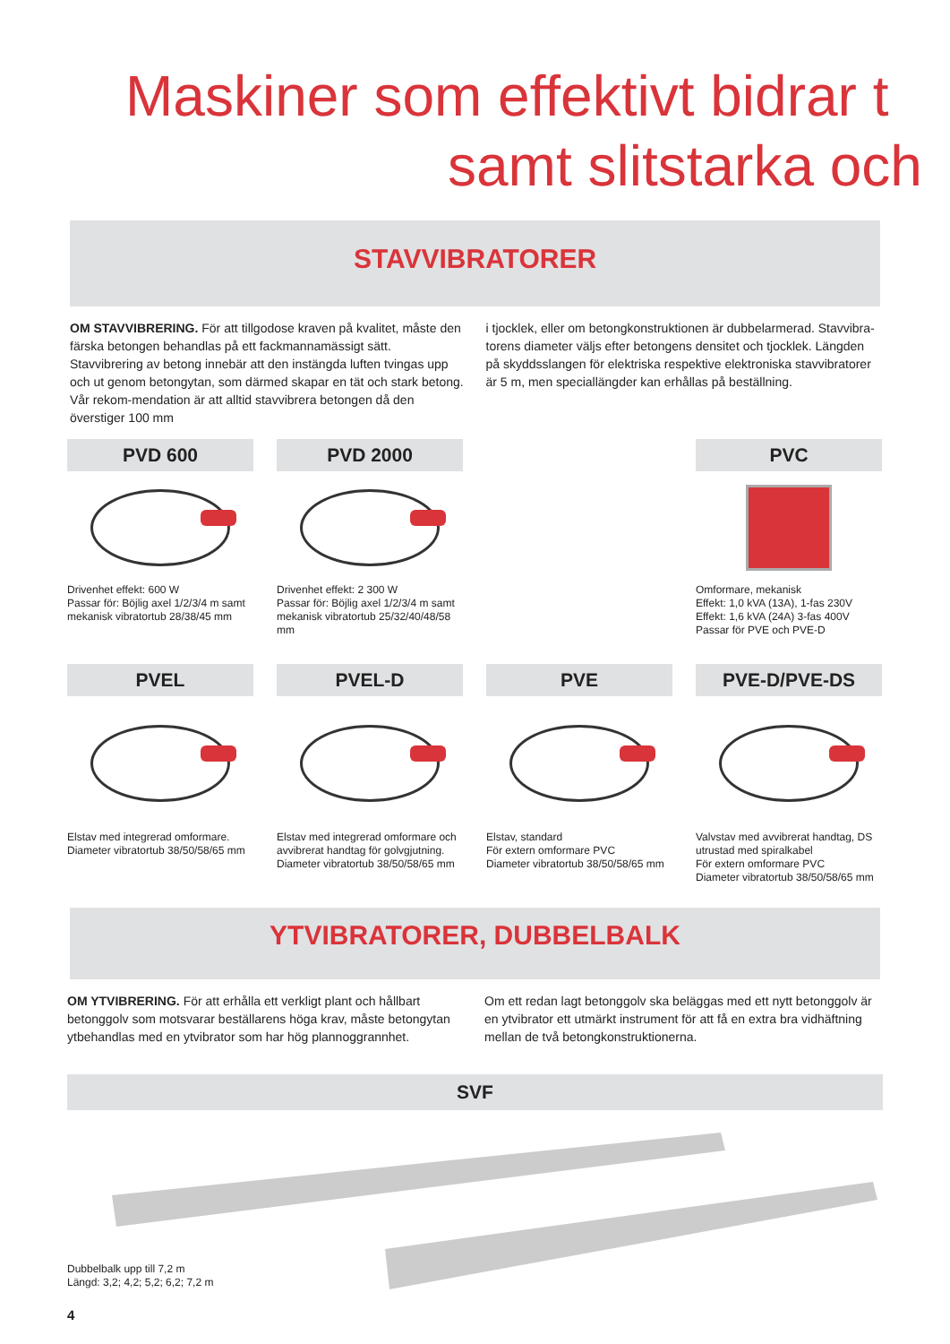Maskiner som effektivt bidrar t
samt slitstarka och
STAVVIBRATORER
OM STAVVIBRERING. För att tillgodose kraven på kvalitet, måste den färska betongen behandlas på ett fackmannamässigt sätt. Stavvibrering av betong innebär att den instängda luften tvingas upp och ut genom betongytan, som därmed skapar en tät och stark betong. Vår rekom-mendation är att alltid stavvibrera betongen då den överstiger 100 mm
i tjocklek, eller om betongkonstruktionen är dubbelarmerad. Stavvibra-torens diameter väljs efter betongens densitet och tjocklek. Längden på skyddsslangen för elektriska respektive elektroniska stavvibratorer är 5 m, men speciallängder kan erhållas på beställning.
PVD 600
Drivenhet effekt: 600 W
Passar för: Böjlig axel 1/2/3/4 m samt mekanisk vibratortub 28/38/45 mm
PVD 2000
Drivenhet effekt: 2 300 W
Passar för: Böjlig axel 1/2/3/4 m samt mekanisk vibratortub 25/32/40/48/58 mm
PVC
Omformare, mekanisk
Effekt: 1,0 kVA (13A), 1-fas 230V
Effekt: 1,6 kVA (24A) 3-fas 400V
Passar för PVE och PVE-D
PVEL
Elstav med integrerad omformare.
Diameter vibratortub 38/50/58/65 mm
PVEL-D
Elstav med integrerad omformare och avvibrerat handtag för golvgjutning.
Diameter vibratortub 38/50/58/65 mm
PVE
Elstav, standard
För extern omformare PVC
Diameter vibratortub 38/50/58/65 mm
PVE-D/PVE-DS
Valvstav med avvibrerat handtag, DS utrustad med spiralkabel
För extern omformare PVC
Diameter vibratortub 38/50/58/65 mm
YTVIBRATORER, DUBBELBALK
OM YTVIBRERING. För att erhålla ett verkligt plant och hållbart betonggolv som motsvarar beställarens höga krav, måste betongytan ytbehandlas med en ytvibrator som har hög plannoggrannhet.
Om ett redan lagt betonggolv ska beläggas med ett nytt betonggolv är en ytvibrator ett utmärkt instrument för att få en extra bra vidhäftning mellan de två betongkonstruktionerna.
SVF
Dubbelbalk upp till 7,2 m
Längd: 3,2; 4,2; 5,2; 6,2; 7,2 m
4